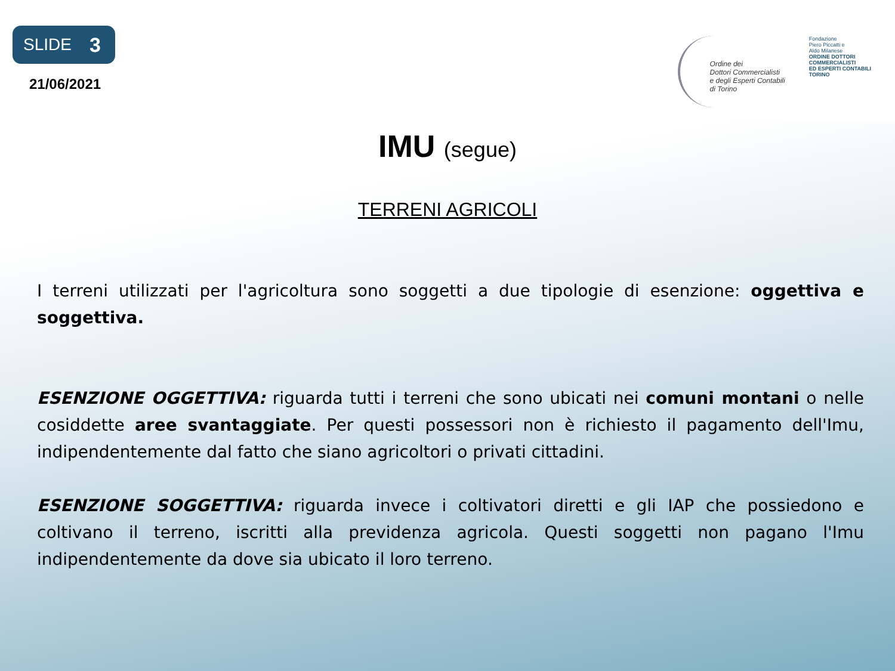SLIDE 3
21/06/2021
Ordine dei
Dottori Commercialisti
e degli Esperti Contabili
di Torino
Fondazione
Piero Piccatti e
Aldo Milanese
ORDINE DOTTORI
COMMERCIALISTI
ED ESPERTI CONTABILI
TORINO
IMU (segue)
TERRENI AGRICOLI
I terreni utilizzati per l'agricoltura sono soggetti a due tipologie di esenzione: oggettiva e soggettiva.
ESENZIONE OGGETTIVA: riguarda tutti i terreni che sono ubicati nei comuni montani o nelle cosiddette aree svantaggiate. Per questi possessori non è richiesto il pagamento dell'Imu, indipendentemente dal fatto che siano agricoltori o privati cittadini.
ESENZIONE SOGGETTIVA: riguarda invece i coltivatori diretti e gli IAP che possiedono e coltivano il terreno, iscritti alla previdenza agricola. Questi soggetti non pagano l'Imu indipendentemente da dove sia ubicato il loro terreno.